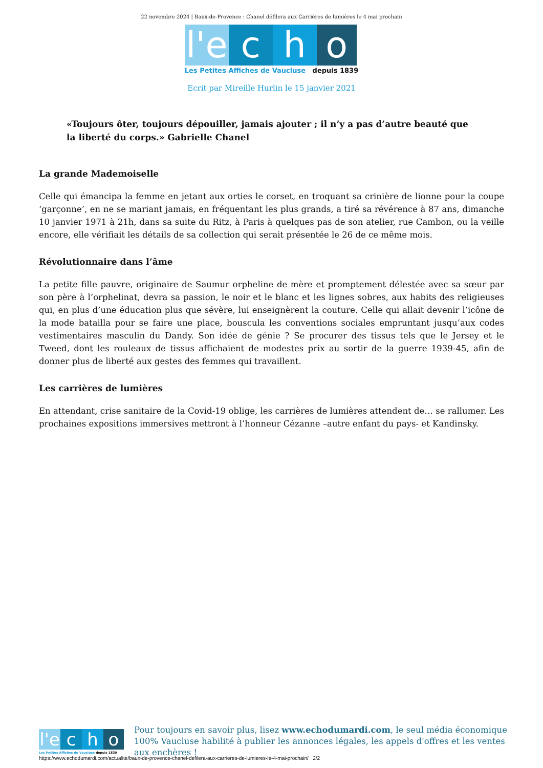22 novembre 2024 | Baux-de-Provence : Chanel défilera aux Carrières de lumières le 4 mai prochain
l'e
c
h
o
Les Petites Affiches de Vaucluse depuis 1839
Ecrit par Mireille Hurlin le 15 janvier 2021
«Toujours ôter, toujours dépouiller, jamais ajouter ; il n’y a pas d’autre beauté que la liberté du corps.» Gabrielle Chanel
La grande Mademoiselle
Celle qui émancipa la femme en jetant aux orties le corset, en troquant sa crinière de lionne pour la coupe ‘garçonne’, en ne se mariant jamais, en fréquentant les plus grands, a tiré sa révérence à 87 ans, dimanche 10 janvier 1971 à 21h, dans sa suite du Ritz, à Paris à quelques pas de son atelier, rue Cambon, ou la veille encore, elle vérifiait les détails de sa collection qui serait présentée le 26 de ce même mois.
Révolutionnaire dans l’âme
La petite fille pauvre, originaire de Saumur orpheline de mère et promptement délestée avec sa sœur par son père à l’orphelinat, devra sa passion, le noir et le blanc et les lignes sobres, aux habits des religieuses qui, en plus d’une éducation plus que sévère, lui enseignèrent la couture. Celle qui allait devenir l’icône de la mode batailla pour se faire une place, bouscula les conventions sociales empruntant jusqu’aux codes vestimentaires masculin du Dandy. Son idée de génie ? Se procurer des tissus tels que le Jersey et le Tweed, dont les rouleaux de tissus affichaient de modestes prix au sortir de la guerre 1939-45, afin de donner plus de liberté aux gestes des femmes qui travaillent.
Les carrières de lumières
En attendant, crise sanitaire de la Covid-19 oblige, les carrières de lumières attendent de… se rallumer. Les prochaines expositions immersives mettront à l’honneur Cézanne –autre enfant du pays- et Kandinsky.
l'e
c
h
o
Les Petites Affiches de Vaucluse depuis 1839
Pour toujours en savoir plus, lisez www.echodumardi.com, le seul média économique 100% Vaucluse habilité à publier les annonces légales, les appels d'offres et les ventes aux enchères !
https://www.echodumardi.com/actualite/baux-de-provence-chanel-defilera-aux-carrieres-de-lumieres-le-4-mai-prochain/ 2/2